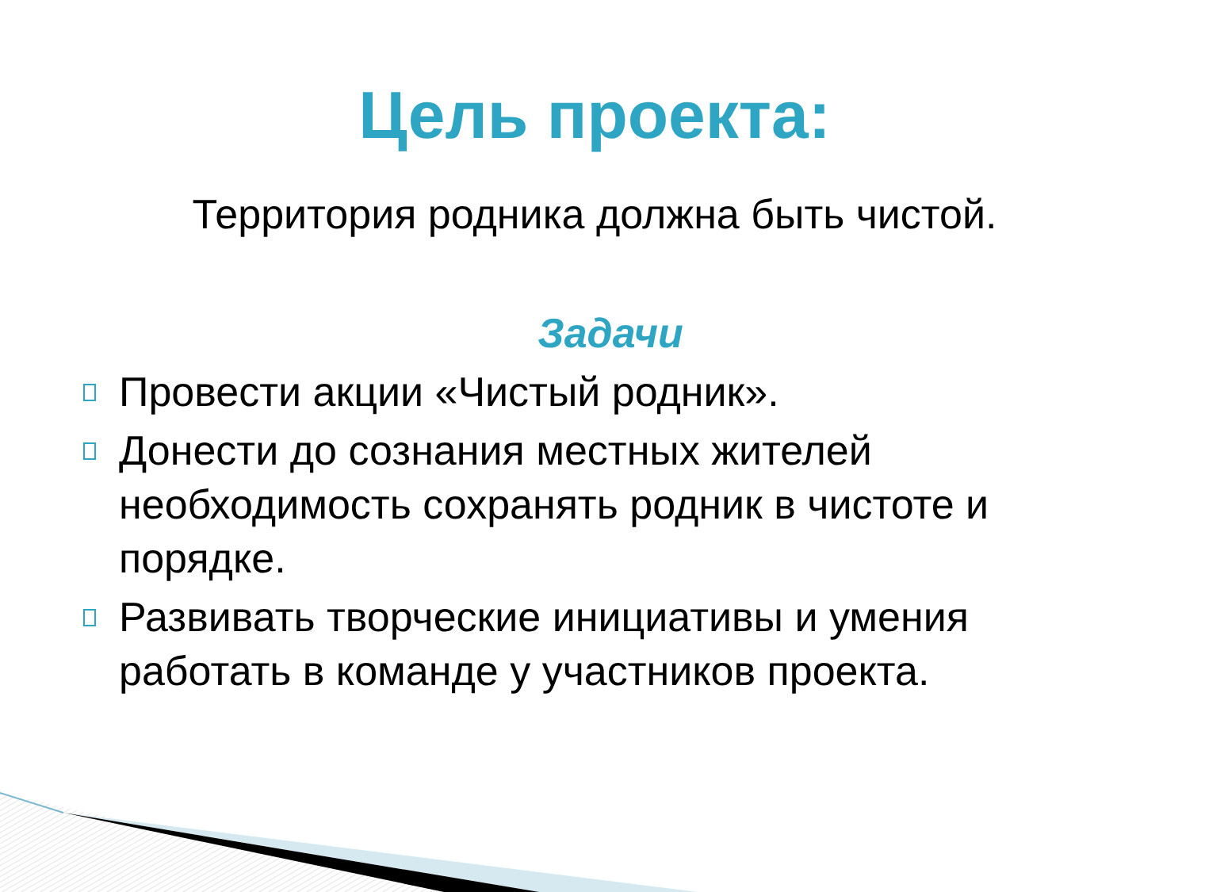Цель проекта:
Территория родника должна быть чистой.
Задачи
Провести акции «Чистый родник».
Донести до сознания местных жителей необходимость сохранять родник в чистоте и порядке.
Развивать творческие инициативы и умения работать в команде у участников проекта.